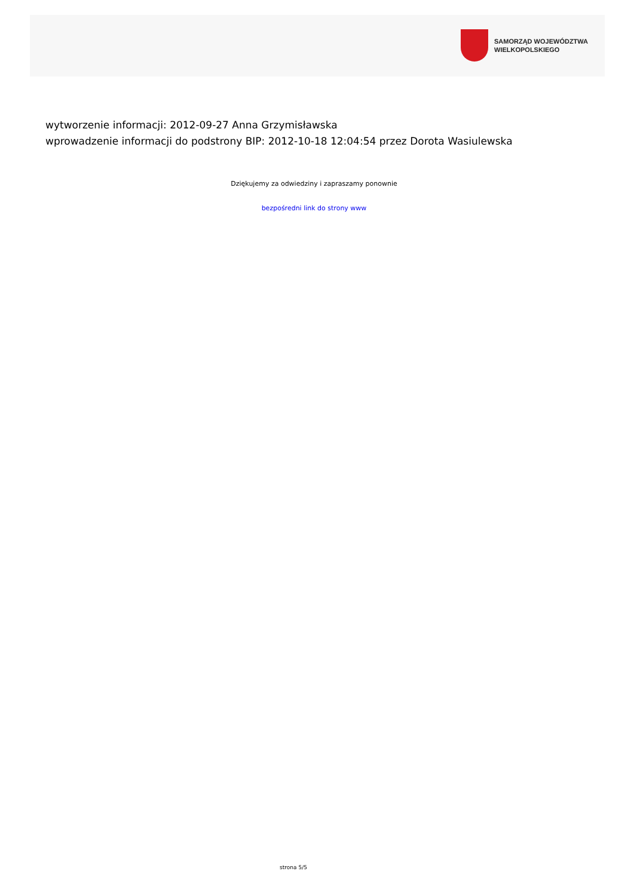SAMORZĄD WOJEWÓDZTWA
WIELKOPOLSKIEGO
wytworzenie informacji: 2012-09-27 Anna Grzymisławska
wprowadzenie informacji do podstrony BIP: 2012-10-18 12:04:54 przez Dorota Wasiulewska
Dziękujemy za odwiedziny i zapraszamy ponownie
bezpośredni link do strony www
strona 5/5